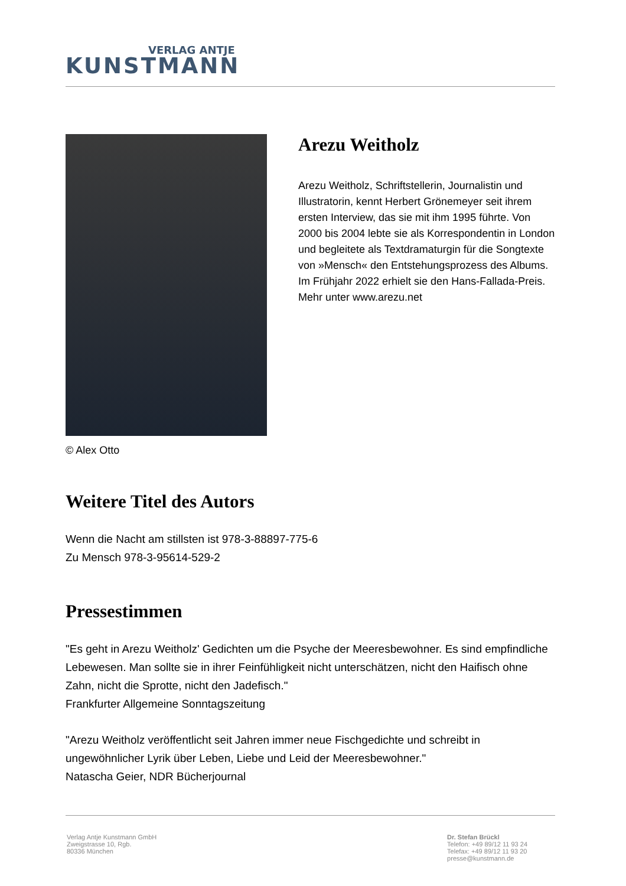VERLAG ANTJE
KUNSTMANN
© Alex Otto
Arezu Weitholz
Arezu Weitholz, Schriftstellerin, Journalistin und Illustratorin, kennt Herbert Grönemeyer seit ihrem ersten Interview, das sie mit ihm 1995 führte. Von 2000 bis 2004 lebte sie als Korrespondentin in London und begleitete als Textdramaturgin für die Songtexte von »Mensch« den Entstehungsprozess des Albums. Im Frühjahr 2022 erhielt sie den Hans-Fallada-Preis. Mehr unter www.arezu.net
Weitere Titel des Autors
Wenn die Nacht am stillsten ist 978-3-88897-775-6
Zu Mensch 978-3-95614-529-2
Pressestimmen
"Es geht in Arezu Weitholz' Gedichten um die Psyche der Meeresbewohner. Es sind empfindliche Lebewesen. Man sollte sie in ihrer Feinfühligkeit nicht unterschätzen, nicht den Haifisch ohne Zahn, nicht die Sprotte, nicht den Jadefisch."
Frankfurter Allgemeine Sonntagszeitung
"Arezu Weitholz veröffentlicht seit Jahren immer neue Fischgedichte und schreibt in ungewöhnlicher Lyrik über Leben, Liebe und Leid der Meeresbewohner."
Natascha Geier, NDR Bücherjournal
Verlag Antje Kunstmann GmbH
Zweigstrasse 10, Rgb.
80336 München
Dr. Stefan Brückl
Telefon: +49 89/12 11 93 24
Telefax: +49 89/12 11 93 20
presse@kunstmann.de